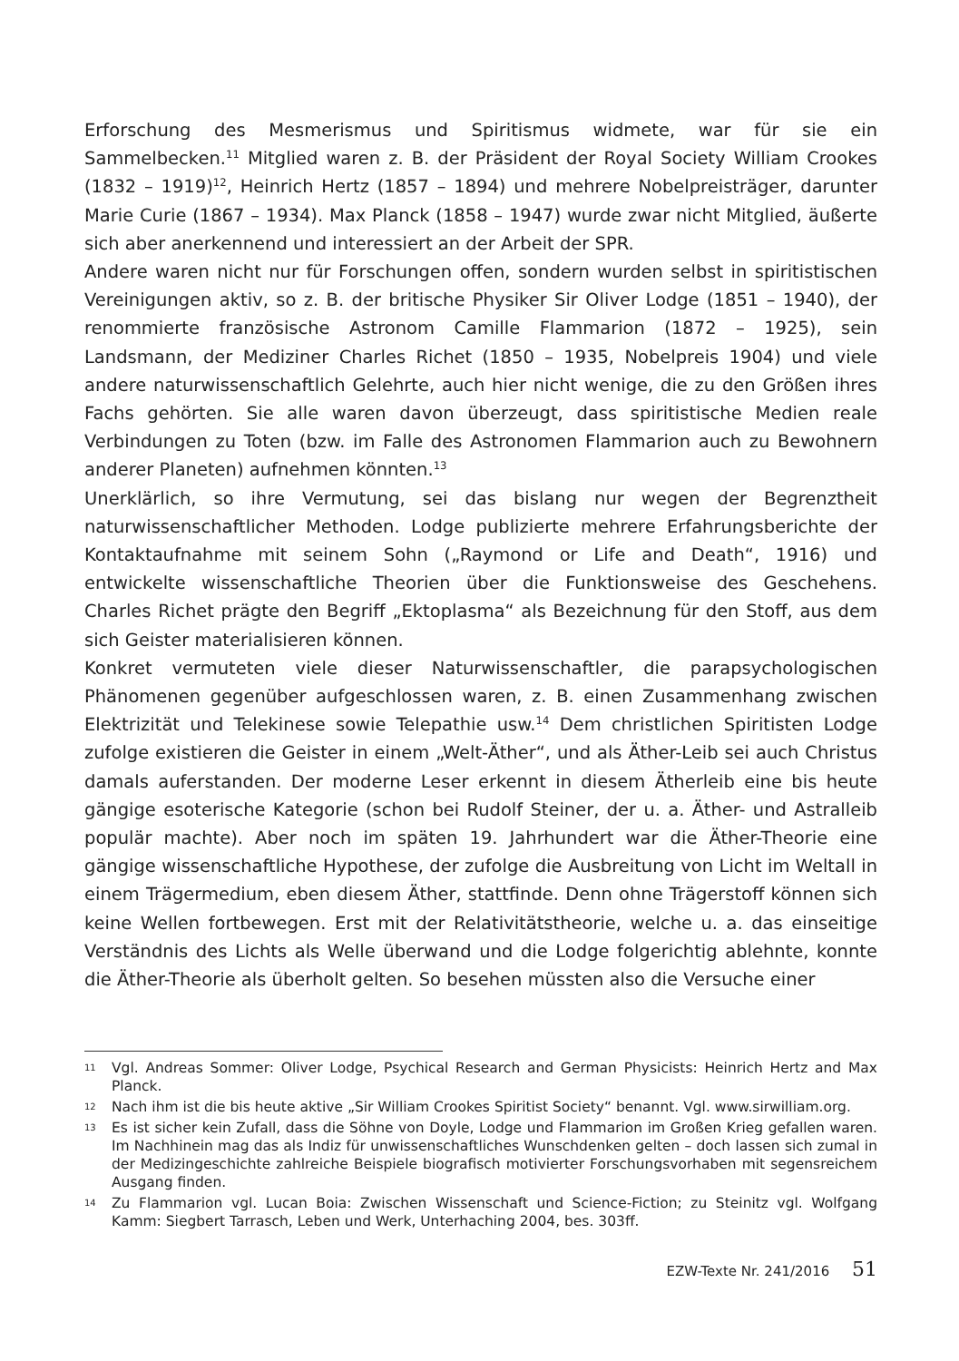Erforschung des Mesmerismus und Spiritismus widmete, war für sie ein Sammelbecken.<sup>11</sup> Mitglied waren z. B. der Präsident der Royal Society William Crookes (1832 – 1919)<sup>12</sup>, Heinrich Hertz (1857 – 1894) und mehrere Nobelpreisträger, darunter Marie Curie (1867 – 1934). Max Planck (1858 – 1947) wurde zwar nicht Mitglied, äußerte sich aber anerkennend und interessiert an der Arbeit der SPR.
Andere waren nicht nur für Forschungen offen, sondern wurden selbst in spiritistischen Vereinigungen aktiv, so z. B. der britische Physiker Sir Oliver Lodge (1851 – 1940), der renommierte französische Astronom Camille Flammarion (1872 – 1925), sein Landsmann, der Mediziner Charles Richet (1850 – 1935, Nobelpreis 1904) und viele andere naturwissenschaftlich Gelehrte, auch hier nicht wenige, die zu den Größen ihres Fachs gehörten. Sie alle waren davon überzeugt, dass spiritistische Medien reale Verbindungen zu Toten (bzw. im Falle des Astronomen Flammarion auch zu Bewohnern anderer Planeten) aufnehmen könnten.<sup>13</sup>
Unerklärlich, so ihre Vermutung, sei das bislang nur wegen der Begrenztheit naturwissenschaftlicher Methoden. Lodge publizierte mehrere Erfahrungsberichte der Kontaktaufnahme mit seinem Sohn („Raymond or Life and Death“, 1916) und entwickelte wissenschaftliche Theorien über die Funktionsweise des Geschehens. Charles Richet prägte den Begriff „Ektoplasma“ als Bezeichnung für den Stoff, aus dem sich Geister materialisieren können.
Konkret vermuteten viele dieser Naturwissenschaftler, die parapsychologischen Phänomenen gegenüber aufgeschlossen waren, z. B. einen Zusammenhang zwischen Elektrizität und Telekinese sowie Telepathie usw.<sup>14</sup> Dem christlichen Spiritisten Lodge zufolge existieren die Geister in einem „Welt-Äther“, und als Äther-Leib sei auch Christus damals auferstanden. Der moderne Leser erkennt in diesem Ätherleib eine bis heute gängige esoterische Kategorie (schon bei Rudolf Steiner, der u. a. Äther- und Astralleib populär machte). Aber noch im späten 19. Jahrhundert war die Äther-Theorie eine gängige wissenschaftliche Hypothese, der zufolge die Ausbreitung von Licht im Weltall in einem Trägermedium, eben diesem Äther, stattfinde. Denn ohne Trägerstoff können sich keine Wellen fortbewegen. Erst mit der Relativitätstheorie, welche u. a. das einseitige Verständnis des Lichts als Welle überwand und die Lodge folgerichtig ablehnte, konnte die Äther-Theorie als überholt gelten. So besehen müssten also die Versuche einer
11 Vgl. Andreas Sommer: Oliver Lodge, Psychical Research and German Physicists: Heinrich Hertz and Max Planck.
12 Nach ihm ist die bis heute aktive „Sir William Crookes Spiritist Society“ benannt. Vgl. www.sirwilliam.org.
13 Es ist sicher kein Zufall, dass die Söhne von Doyle, Lodge und Flammarion im Großen Krieg gefallen waren. Im Nachhinein mag das als Indiz für unwissenschaftliches Wunschdenken gelten – doch lassen sich zumal in der Medizingeschichte zahlreiche Beispiele biografisch motivierter Forschungsvorhaben mit segensreichem Ausgang finden.
14 Zu Flammarion vgl. Lucan Boia: Zwischen Wissenschaft und Science-Fiction; zu Steinitz vgl. Wolfgang Kamm: Siegbert Tarrasch, Leben und Werk, Unterhaching 2004, bes. 303ff.
EZW-Texte Nr. 241/2016 51